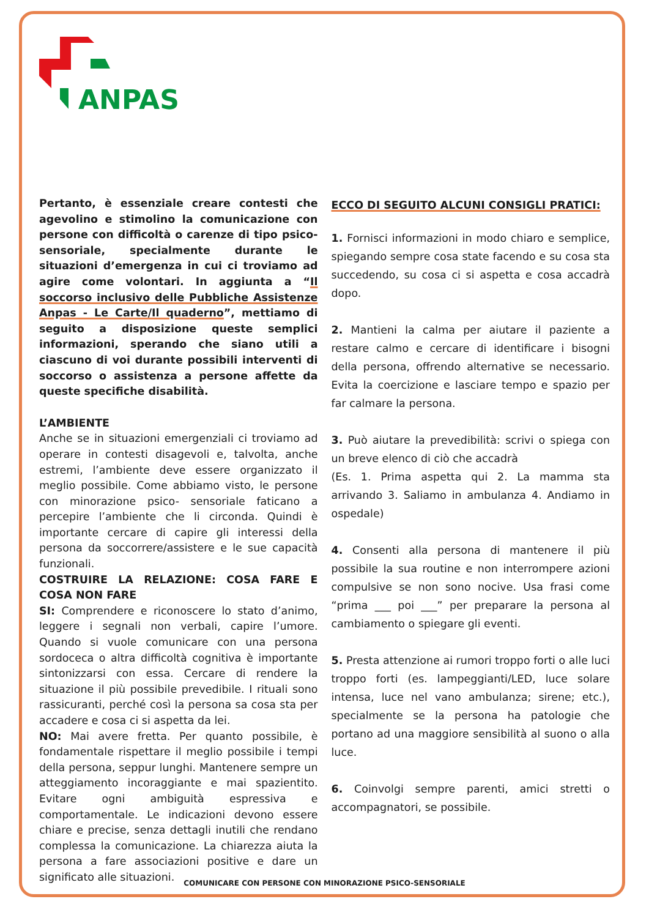ANPAS
Pertanto, è essenziale creare contesti che agevolino e stimolino la comunicazione con persone con difficoltà o carenze di tipo psico-sensoriale, specialmente durante le situazioni d’emergenza in cui ci troviamo ad agire come volontari. In aggiunta a “Il soccorso inclusivo delle Pubbliche Assistenze Anpas - Le Carte/Il quaderno”, mettiamo di seguito a disposizione queste semplici informazioni, sperando che siano utili a ciascuno di voi durante possibili interventi di soccorso o assistenza a persone affette da queste specifiche disabilità.
L’AMBIENTE
Anche se in situazioni emergenziali ci troviamo ad operare in contesti disagevoli e, talvolta, anche estremi, l’ambiente deve essere organizzato il meglio possibile. Come abbiamo visto, le persone con minorazione psico- sensoriale faticano a percepire l’ambiente che li circonda. Quindi è importante cercare di capire gli interessi della persona da soccorrere/assistere e le sue capacità funzionali.
COSTRUIRE LA RELAZIONE: COSA FARE E COSA NON FARE
SI: Comprendere e riconoscere lo stato d’animo, leggere i segnali non verbali, capire l’umore. Quando si vuole comunicare con una persona sordoceca o altra difficoltà cognitiva è importante sintonizzarsi con essa. Cercare di rendere la situazione il più possibile prevedibile. I rituali sono rassicuranti, perché così la persona sa cosa sta per accadere e cosa ci si aspetta da lei.
NO: Mai avere fretta. Per quanto possibile, è fondamentale rispettare il meglio possibile i tempi della persona, seppur lunghi. Mantenere sempre un atteggiamento incoraggiante e mai spazientito. Evitare ogni ambiguità espressiva e comportamentale. Le indicazioni devono essere chiare e precise, senza dettagli inutili che rendano complessa la comunicazione. La chiarezza aiuta la persona a fare associazioni positive e dare un significato alle situazioni.
ECCO DI SEGUITO ALCUNI CONSIGLI PRATICI:
1. Fornisci informazioni in modo chiaro e semplice, spiegando sempre cosa state facendo e su cosa sta succedendo, su cosa ci si aspetta e cosa accadrà dopo.
2. Mantieni la calma per aiutare il paziente a restare calmo e cercare di identificare i bisogni della persona, offrendo alternative se necessario. Evita la coercizione e lasciare tempo e spazio per far calmare la persona.
3. Può aiutare la prevedibilità: scrivi o spiega con un breve elenco di ciò che accadrà
(Es. 1. Prima aspetta qui 2. La mamma sta arrivando 3. Saliamo in ambulanza 4. Andiamo in ospedale)
4. Consenti alla persona di mantenere il più possibile la sua routine e non interrompere azioni compulsive se non sono nocive. Usa frasi come “prima ___ poi ___” per preparare la persona al cambiamento o spiegare gli eventi.
5. Presta attenzione ai rumori troppo forti o alle luci troppo forti (es. lampeggianti/LED, luce solare intensa, luce nel vano ambulanza; sirene; etc.), specialmente se la persona ha patologie che portano ad una maggiore sensibilità al suono o alla luce.
6. Coinvolgi sempre parenti, amici stretti o accompagnatori, se possibile.
COMUNICARE CON PERSONE CON MINORAZIONE PSICO-SENSORIALE